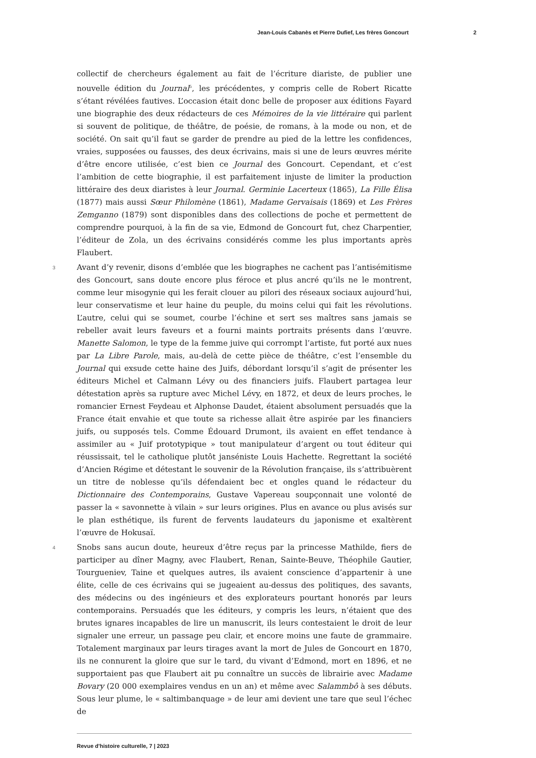Jean-Louis Cabanès et Pierre Dufief, Les frères Goncourt 2
collectif de chercheurs également au fait de l’écriture diariste, de publier une nouvelle édition du Journal<sup>5</sup>, les précédentes, y compris celle de Robert Ricatte s’étant révélées fautives. L’occasion était donc belle de proposer aux éditions Fayard une biographie des deux rédacteurs de ces Mémoires de la vie littéraire qui parlent si souvent de politique, de théâtre, de poésie, de romans, à la mode ou non, et de société. On sait qu’il faut se garder de prendre au pied de la lettre les confidences, vraies, supposées ou fausses, des deux écrivains, mais si une de leurs œuvres mérite d’être encore utilisée, c’est bien ce Journal des Goncourt. Cependant, et c’est l’ambition de cette biographie, il est parfaitement injuste de limiter la production littéraire des deux diaristes à leur Journal. Germinie Lacerteux (1865), La Fille Élisa (1877) mais aussi Sœur Philomène (1861), Madame Gervaisais (1869) et Les Frères Zemganno (1879) sont disponibles dans des collections de poche et permettent de comprendre pourquoi, à la fin de sa vie, Edmond de Goncourt fut, chez Charpentier, l’éditeur de Zola, un des écrivains considérés comme les plus importants après Flaubert.
3 Avant d’y revenir, disons d’emblée que les biographes ne cachent pas l’antisémitisme des Goncourt, sans doute encore plus féroce et plus ancré qu’ils ne le montrent, comme leur misogynie qui les ferait clouer au pilori des réseaux sociaux aujourd’hui, leur conservatisme et leur haine du peuple, du moins celui qui fait les révolutions. L’autre, celui qui se soumet, courbe l’échine et sert ses maîtres sans jamais se rebeller avait leurs faveurs et a fourni maints portraits présents dans l’œuvre. Manette Salomon, le type de la femme juive qui corrompt l’artiste, fut porté aux nues par La Libre Parole, mais, au-delà de cette pièce de théâtre, c’est l’ensemble du Journal qui exsude cette haine des Juifs, débordant lorsqu’il s’agit de présenter les éditeurs Michel et Calmann Lévy ou des financiers juifs. Flaubert partagea leur détestation après sa rupture avec Michel Lévy, en 1872, et deux de leurs proches, le romancier Ernest Feydeau et Alphonse Daudet, étaient absolument persuadés que la France était envahie et que toute sa richesse allait être aspirée par les financiers juifs, ou supposés tels. Comme Édouard Drumont, ils avaient en effet tendance à assimiler au « Juif prototypique » tout manipulateur d’argent ou tout éditeur qui réussissait, tel le catholique plutôt janséniste Louis Hachette. Regrettant la société d’Ancien Régime et détestant le souvenir de la Révolution française, ils s’attribuèrent un titre de noblesse qu’ils défendaient bec et ongles quand le rédacteur du Dictionnaire des Contemporains, Gustave Vapereau soupçonnait une volonté de passer la « savonnette à vilain » sur leurs origines. Plus en avance ou plus avisés sur le plan esthétique, ils furent de fervents laudateurs du japonisme et exaltèrent l’œuvre de Hokusaï.
4 Snobs sans aucun doute, heureux d’être reçus par la princesse Mathilde, fiers de participer au dîner Magny, avec Flaubert, Renan, Sainte-Beuve, Théophile Gautier, Tourgueniev, Taine et quelques autres, ils avaient conscience d’appartenir à une élite, celle de ces écrivains qui se jugeaient au-dessus des politiques, des savants, des médecins ou des ingénieurs et des explorateurs pourtant honorés par leurs contemporains. Persuadés que les éditeurs, y compris les leurs, n’étaient que des brutes ignares incapables de lire un manuscrit, ils leurs contestaient le droit de leur signaler une erreur, un passage peu clair, et encore moins une faute de grammaire. Totalement marginaux par leurs tirages avant la mort de Jules de Goncourt en 1870, ils ne connurent la gloire que sur le tard, du vivant d’Edmond, mort en 1896, et ne supportaient pas que Flaubert ait pu connaître un succès de librairie avec Madame Bovary (20 000 exemplaires vendus en un an) et même avec Salammbô à ses débuts. Sous leur plume, le « saltimbanquage » de leur ami devient une tare que seul l’échec de
Revue d'histoire culturelle, 7 | 2023